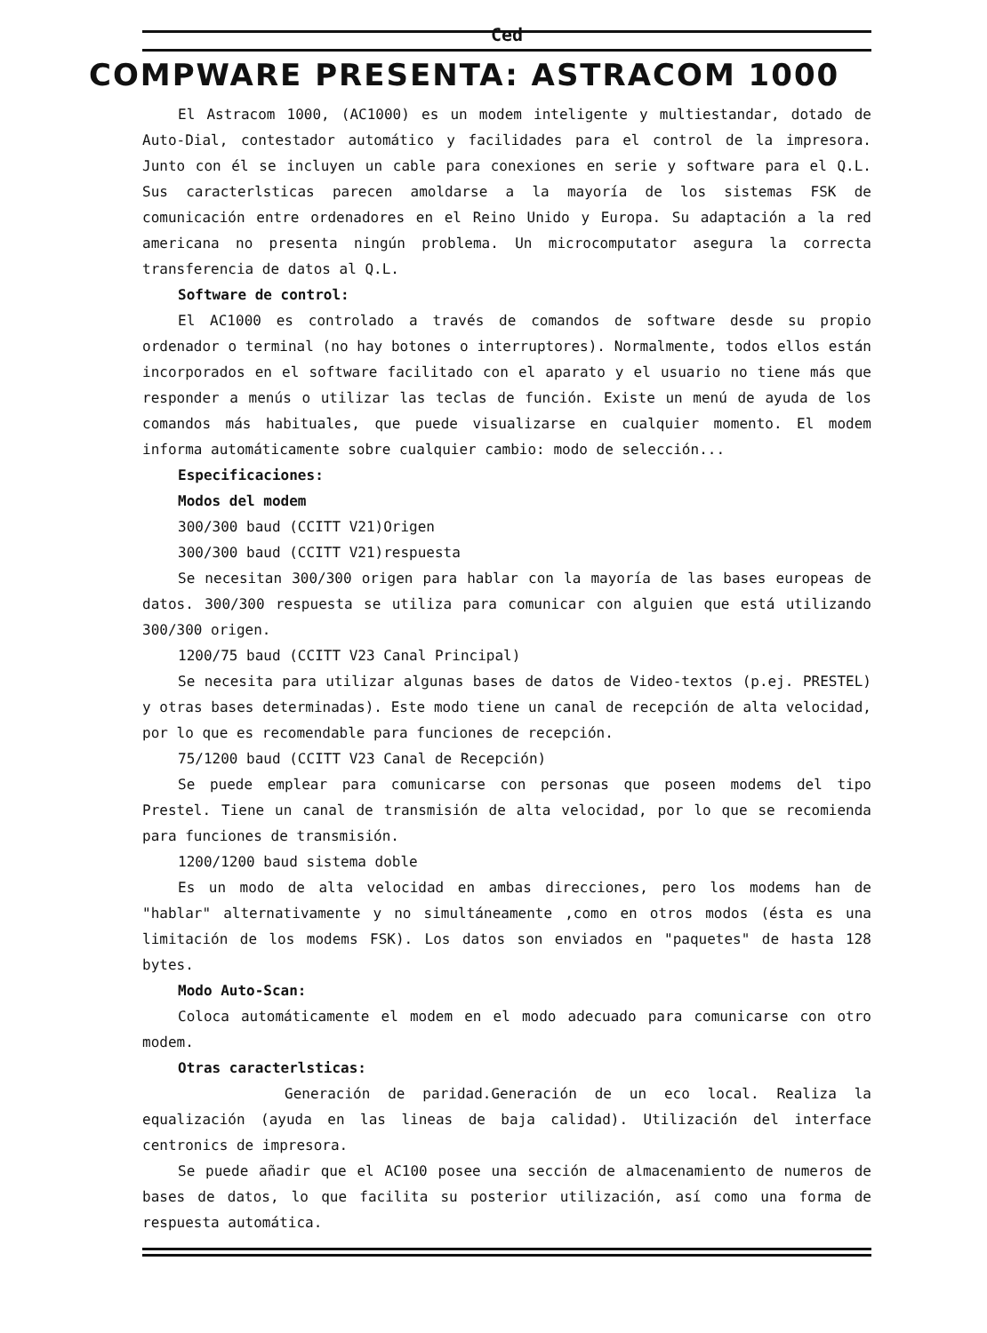Ced
COMPWARE PRESENTA: ASTRACOM 1000
El Astracom 1000, (AC1000) es un modem inteligente y multiestandar, dotado de Auto-Dial, contestador automático y facilidades para el control de la impresora. Junto con él se incluyen un cable para conexiones en serie y software para el Q.L. Sus caracterlsticas parecen amoldarse a la mayoría de los sistemas FSK de comunicación entre ordenadores en el Reino Unido y Europa. Su adaptación a la red americana no presenta ningún problema. Un microcomputator asegura la correcta transferencia de datos al Q.L.
Software de control:
El AC1000 es controlado a través de comandos de software desde su propio ordenador o terminal (no hay botones o interruptores). Normalmente, todos ellos están incorporados en el software facilitado con el aparato y el usuario no tiene más que responder a menús o utilizar las teclas de función. Existe un menú de ayuda de los comandos más habituales, que puede visualizarse en cualquier momento. El modem informa automáticamente sobre cualquier cambio: modo de selección...
Especificaciones:
Modos del modem
300/300 baud (CCITT V21)Origen
300/300 baud (CCITT V21)respuesta
Se necesitan 300/300 origen para hablar con la mayoría de las bases europeas de datos. 300/300 respuesta se utiliza para comunicar con alguien que está utilizando 300/300 origen.
1200/75 baud (CCITT V23 Canal Principal)
Se necesita para utilizar algunas bases de datos de Video-textos (p.ej. PRESTEL) y otras bases determinadas). Este modo tiene un canal de recepción de alta velocidad, por lo que es recomendable para funciones de recepción.
75/1200 baud (CCITT V23 Canal de Recepción)
Se puede emplear para comunicarse con personas que poseen modems del tipo Prestel. Tiene un canal de transmisión de alta velocidad, por lo que se recomienda para funciones de transmisión.
1200/1200 baud sistema doble
Es un modo de alta velocidad en ambas direcciones, pero los modems han de "hablar" alternativamente y no simultáneamente ,como en otros modos (ésta es una limitación de los modems FSK). Los datos son enviados en "paquetes" de hasta 128 bytes.
Modo Auto-Scan:
Coloca automáticamente el modem en el modo adecuado para comunicarse con otro modem.
Otras caracterlsticas:
Generación de paridad.Generación de un eco local. Realiza la equalización (ayuda en las lineas de baja calidad). Utilización del interface centronics de impresora.
Se puede añadir que el AC100 posee una sección de almacenamiento de numeros de bases de datos, lo que facilita su posterior utilización, así como una forma de respuesta automática.